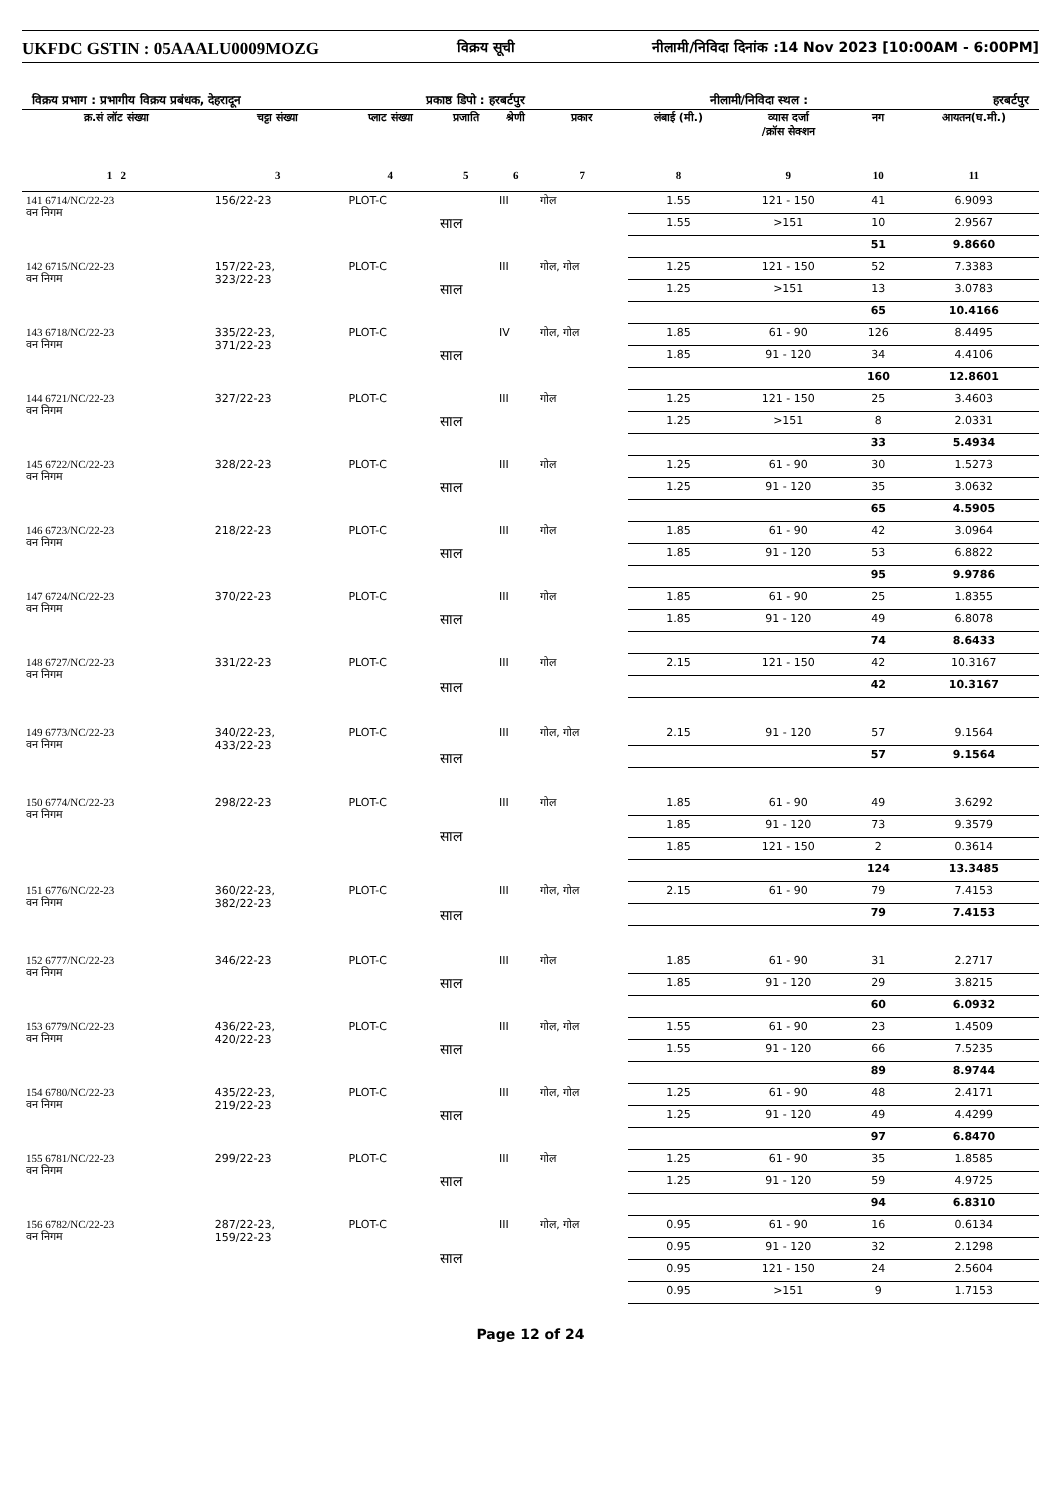UKFDC GSTIN : 05AAALU0009MOZG
विक्रय सूची नीलामी/निविदा दिनांक :14 Nov 2023 [10:00AM - 6:00PM]
विक्रय प्रभाग : प्रभागीय विक्रय प्रबंधक, देहरादून प्रकाष्ठ डिपो : हरबर्टपुर नीलामी/निविदा स्थल : हरबर्टपुर
| क्र.सं लॉट संख्या | चट्टा संख्या | प्लाट संख्या | प्रजाति | श्रेणी | प्रकार | लंबाई (मी.) | व्यास दर्जा /क्रॉस सेक्शन | नग | आयतन(घ.मी.) |
| --- | --- | --- | --- | --- | --- | --- | --- | --- | --- |
| 1 2 | 3 | 4 | 5 | 6 | 7 | 8 | 9 | 10 | 11 |
| 141 6714/NC/22-23 वन निगम | 156/22-23 | PLOT-C | साल | III | गोल | 1.55 | 121 - 150 | 41 | 6.9093 |
| | | | | | | 1.55 | >151 | 10 | 2.9567 |
| | | | | | | | | 51 | 9.8660 |
| 142 6715/NC/22-23 वन निगम | 157/22-23, 323/22-23 | PLOT-C | साल | III | गोल, गोल | 1.25 | 121 - 150 | 52 | 7.3383 |
| | | | | | | 1.25 | >151 | 13 | 3.0783 |
| | | | | | | | | 65 | 10.4166 |
| 143 6718/NC/22-23 वन निगम | 335/22-23, 371/22-23 | PLOT-C | साल | IV | गोल, गोल | 1.85 | 61 - 90 | 126 | 8.4495 |
| | | | | | | 1.85 | 91 - 120 | 34 | 4.4106 |
| | | | | | | | | 160 | 12.8601 |
| 144 6721/NC/22-23 वन निगम | 327/22-23 | PLOT-C | साल | III | गोल | 1.25 | 121 - 150 | 25 | 3.4603 |
| | | | | | | 1.25 | >151 | 8 | 2.0331 |
| | | | | | | | | 33 | 5.4934 |
| 145 6722/NC/22-23 वन निगम | 328/22-23 | PLOT-C | साल | III | गोल | 1.25 | 61 - 90 | 30 | 1.5273 |
| | | | | | | 1.25 | 91 - 120 | 35 | 3.0632 |
| | | | | | | | | 65 | 4.5905 |
| 146 6723/NC/22-23 वन निगम | 218/22-23 | PLOT-C | साल | III | गोल | 1.85 | 61 - 90 | 42 | 3.0964 |
| | | | | | | 1.85 | 91 - 120 | 53 | 6.8822 |
| | | | | | | | | 95 | 9.9786 |
| 147 6724/NC/22-23 वन निगम | 370/22-23 | PLOT-C | साल | III | गोल | 1.85 | 61 - 90 | 25 | 1.8355 |
| | | | | | | 1.85 | 91 - 120 | 49 | 6.8078 |
| | | | | | | | | 74 | 8.6433 |
| 148 6727/NC/22-23 वन निगम | 331/22-23 | PLOT-C | साल | III | गोल | 2.15 | 121 - 150 | 42 | 10.3167 |
| | | | | | | | | 42 | 10.3167 |
| 149 6773/NC/22-23 वन निगम | 340/22-23, 433/22-23 | PLOT-C | साल | III | गोल, गोल | 2.15 | 91 - 120 | 57 | 9.1564 |
| | | | | | | | | 57 | 9.1564 |
| 150 6774/NC/22-23 वन निगम | 298/22-23 | PLOT-C | साल | III | गोल | 1.85 | 61 - 90 | 49 | 3.6292 |
| | | | | | | 1.85 | 91 - 120 | 73 | 9.3579 |
| | | | | | | 1.85 | 121 - 150 | 2 | 0.3614 |
| | | | | | | | | 124 | 13.3485 |
| 151 6776/NC/22-23 वन निगम | 360/22-23, 382/22-23 | PLOT-C | साल | III | गोल, गोल | 2.15 | 61 - 90 | 79 | 7.4153 |
| | | | | | | | | 79 | 7.4153 |
| 152 6777/NC/22-23 वन निगम | 346/22-23 | PLOT-C | साल | III | गोल | 1.85 | 61 - 90 | 31 | 2.2717 |
| | | | | | | 1.85 | 91 - 120 | 29 | 3.8215 |
| | | | | | | | | 60 | 6.0932 |
| 153 6779/NC/22-23 वन निगम | 436/22-23, 420/22-23 | PLOT-C | साल | III | गोल, गोल | 1.55 | 61 - 90 | 23 | 1.4509 |
| | | | | | | 1.55 | 91 - 120 | 66 | 7.5235 |
| | | | | | | | | 89 | 8.9744 |
| 154 6780/NC/22-23 वन निगम | 435/22-23, 219/22-23 | PLOT-C | साल | III | गोल, गोल | 1.25 | 61 - 90 | 48 | 2.4171 |
| | | | | | | 1.25 | 91 - 120 | 49 | 4.4299 |
| | | | | | | | | 97 | 6.8470 |
| 155 6781/NC/22-23 वन निगम | 299/22-23 | PLOT-C | साल | III | गोल | 1.25 | 61 - 90 | 35 | 1.8585 |
| | | | | | | 1.25 | 91 - 120 | 59 | 4.9725 |
| | | | | | | | | 94 | 6.8310 |
| 156 6782/NC/22-23 वन निगम | 287/22-23, 159/22-23 | PLOT-C | साल | III | गोल, गोल | 0.95 | 61 - 90 | 16 | 0.6134 |
| | | | | | | 0.95 | 91 - 120 | 32 | 2.1298 |
| | | | | | | 0.95 | 121 - 150 | 24 | 2.5604 |
| | | | | | | 0.95 | >151 | 9 | 1.7153 |
Page 12 of 24